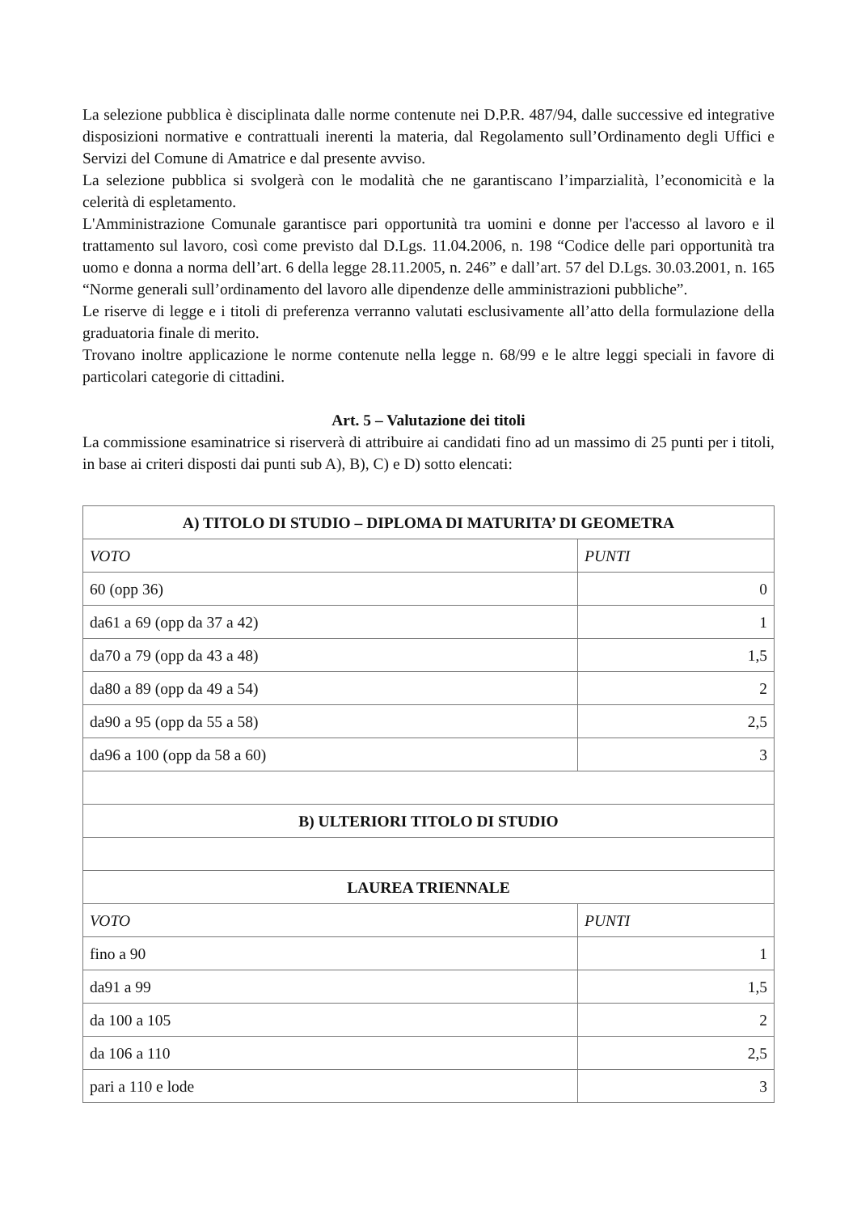La selezione pubblica è disciplinata dalle norme contenute nei D.P.R. 487/94, dalle successive ed integrative disposizioni normative e contrattuali inerenti la materia, dal Regolamento sull’Ordinamento degli Uffici e Servizi del Comune di Amatrice e dal presente avviso.
La selezione pubblica si svolgerà con le modalità che ne garantiscano l’imparzialità, l’economicità e la celerità di espletamento.
L'Amministrazione Comunale garantisce pari opportunità tra uomini e donne per l'accesso al lavoro e il trattamento sul lavoro, così come previsto dal D.Lgs. 11.04.2006, n. 198 “Codice delle pari opportunità tra uomo e donna a norma dell’art. 6 della legge 28.11.2005, n. 246” e dall’art. 57 del D.Lgs. 30.03.2001, n. 165 “Norme generali sull’ordinamento del lavoro alle dipendenze delle amministrazioni pubbliche”.
Le riserve di legge e i titoli di preferenza verranno valutati esclusivamente all’atto della formulazione della graduatoria finale di merito.
Trovano inoltre applicazione le norme contenute nella legge n. 68/99 e le altre leggi speciali in favore di particolari categorie di cittadini.
Art. 5 – Valutazione dei titoli
La commissione esaminatrice si riserverà di attribuire ai candidati fino ad un massimo di 25 punti per i titoli, in base ai criteri disposti dai punti sub A), B), C) e D) sotto elencati:
| A) TITOLO DI STUDIO – DIPLOMA DI MATURITA’ DI GEOMETRA | |
| --- | --- |
| VOTO | PUNTI |
| 60 (opp 36) | 0 |
| da61 a 69 (opp da 37 a 42) | 1 |
| da70 a 79 (opp da 43 a 48) | 1,5 |
| da80 a 89 (opp da 49 a 54) | 2 |
| da90 a 95 (opp da 55 a 58) | 2,5 |
| da96 a 100 (opp da 58 a 60) | 3 |
| B) ULTERIORI TITOLO DI STUDIO | |
| LAUREA TRIENNALE | |
| VOTO | PUNTI |
| fino a 90 | 1 |
| da91 a 99 | 1,5 |
| da 100 a 105 | 2 |
| da 106 a 110 | 2,5 |
| pari a 110 e lode | 3 |